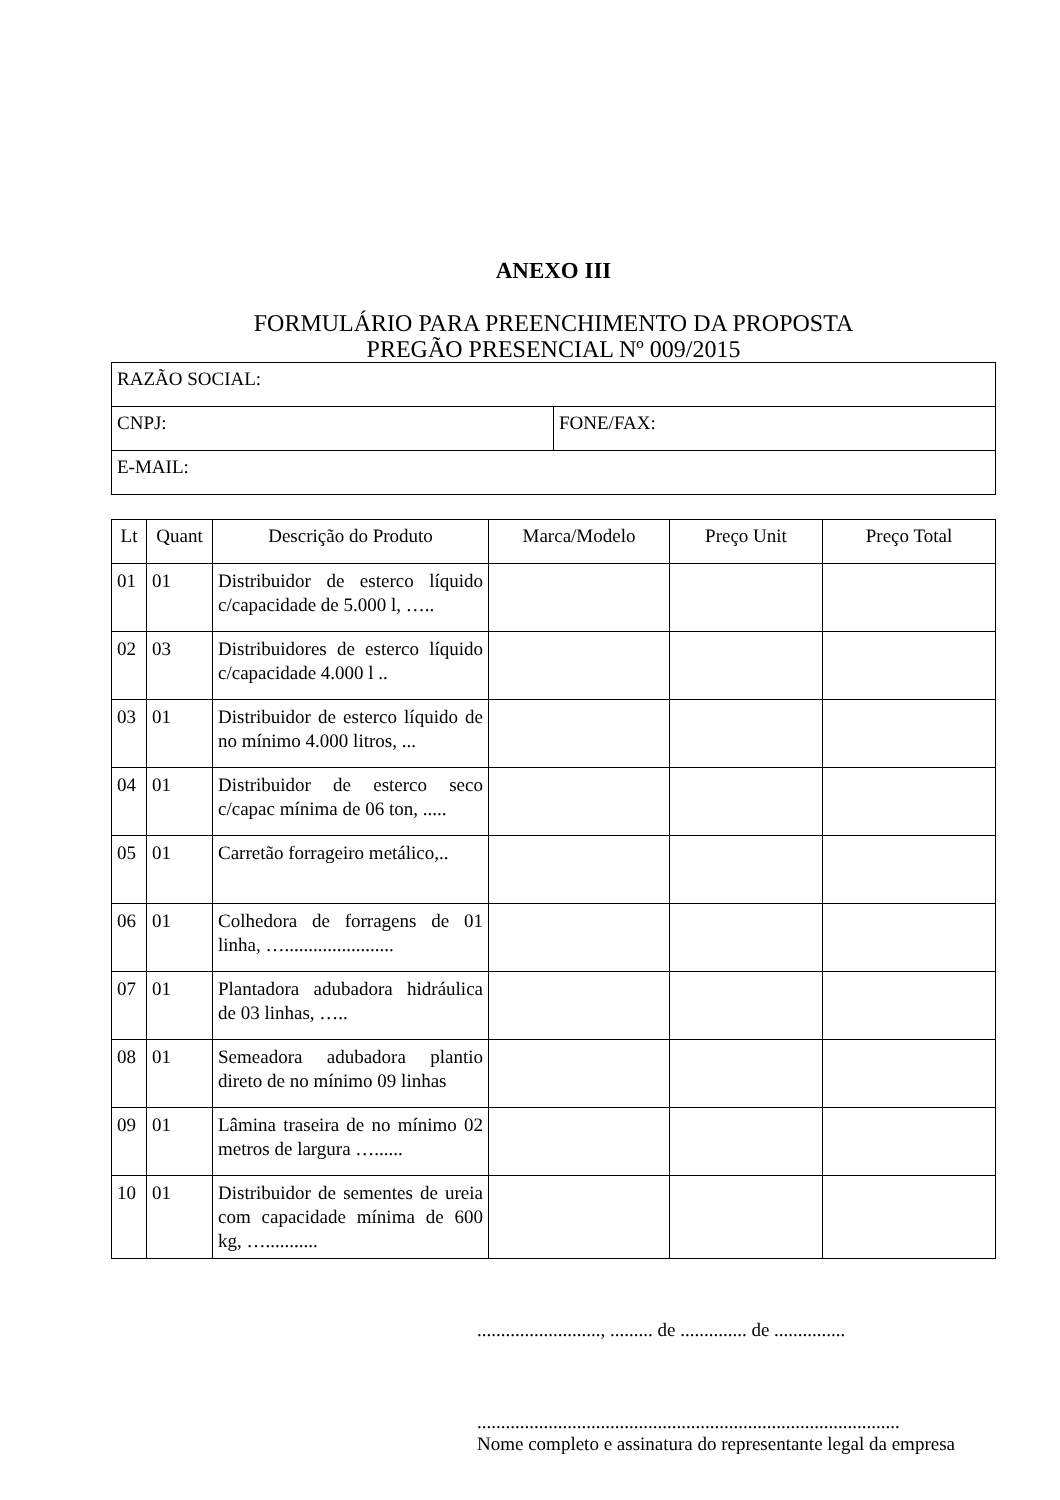ANEXO III
FORMULÁRIO PARA PREENCHIMENTO DA PROPOSTA
PREGÃO PRESENCIAL Nº 009/2015
| RAZÃO SOCIAL: | |
| CNPJ: | FONE/FAX: |
| E-MAIL: | |
| Lt | Quant | Descrição do Produto | Marca/Modelo | Preço Unit | Preço Total |
| --- | --- | --- | --- | --- | --- |
| 01 | 01 | Distribuidor de esterco líquido c/capacidade de 5.000 l, ….. | | | |
| 02 | 03 | Distribuidores de esterco líquido c/capacidade 4.000 l .. | | | |
| 03 | 01 | Distribuidor de esterco líquido de no mínimo 4.000 litros, ... | | | |
| 04 | 01 | Distribuidor de esterco seco c/capac mínima de 06 ton, ..... | | | |
| 05 | 01 | Carretão forrageiro metálico,.. | | | |
| 06 | 01 | Colhedora de forragens de 01 linha, …....................... | | | |
| 07 | 01 | Plantadora adubadora hidráulica de 03 linhas, ….. | | | |
| 08 | 01 | Semeadora adubadora plantio direto de no mínimo 09 linhas | | | |
| 09 | 01 | Lâmina traseira de no mínimo 02 metros de largura …...... | | | |
| 10 | 01 | Distribuidor de sementes de ureia com capacidade mínima de 600 kg, …........... | | | |
.........................., ......... de .............. de ...............
.........................................................................................
Nome completo e assinatura do representante legal da empresa